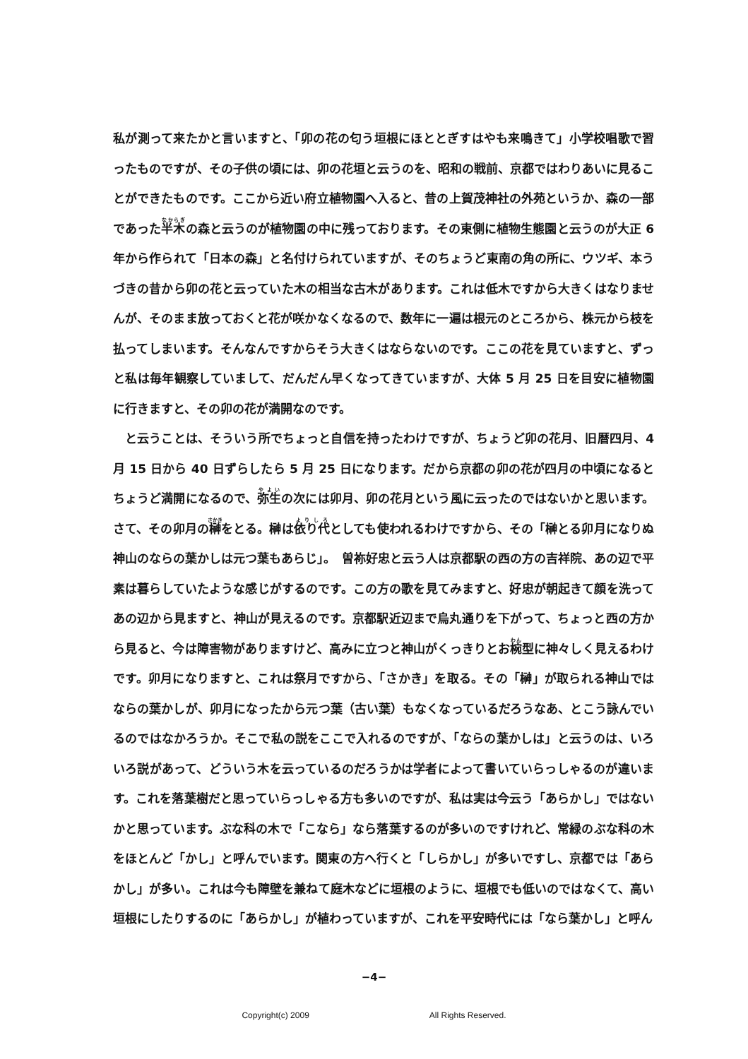私が測って来たかと言いますと、「卯の花の匂う垣根にほととぎすはやも来鳴きて」小学校唱歌で習ったものですが、その子供の頃には、卯の花垣と云うのを、昭和の戦前、京都ではわりあいに見ることができたものです。ここから近い府立植物園へ入ると、昔の上賀茂神社の外苑というか、森の一部であった半木の森と云うのが植物園の中に残っております。その東側に植物生態園と云うのが大正 6 年から作られて「日本の森」と名付けられていますが、そのちょうど東南の角の所に、ウツギ、本うづきの昔から卯の花と云っていた木の相当な古木があります。これは低木ですから大きくはなりませんが、そのまま放っておくと花が咲かなくなるので、数年に一遍は根元のところから、株元から枝を払ってしまいます。そんなんですからそう大きくはならないのです。ここの花を見ていますと、ずっと私は毎年観察していまして、だんだん早くなってきていますが、大体 5 月 25 日を目安に植物園に行きますと、その卯の花が満開なのです。
と云うことは、そういう所でちょっと自信を持ったわけですが、ちょうど卯の花月、旧暦四月、4 月 15 日から 40 日ずらしたら 5 月 25 日になります。だから京都の卯の花が四月の中頃になるとちょうど満開になるので、弥生の次には卯月、卯の花月という風に云ったのではないかと思います。さて、その卯月の榊をとる。榊は依り代としても使われるわけですから、その「榊とる卯月になりぬ神山のならの葉かしは元つ葉もあらじ」。　曽祢好忠と云う人は京都駅の西の方の吉祥院、あの辺で平素は暮らしていたような感じがするのです。この方の歌を見てみますと、好忠が朝起きて顔を洗ってあの辺から見ますと、神山が見えるのです。京都駅近辺まで烏丸通りを下がって、ちょっと西の方から見ると、今は障害物がありますけど、高みに立つと神山がくっきりとお椀型に神々しく見えるわけです。卯月になりますと、これは祭月ですから、「さかき」を取る。その「榊」が取られる神山ではならの葉かしが、卯月になったから元つ葉（古い葉）もなくなっているだろうなあ、とこう詠んでいるのではなかろうか。そこで私の説をここで入れるのですが、「ならの葉かしは」と云うのは、いろいろ説があって、どういう木を云っているのだろうかは学者によって書いていらっしゃるのが違います。これを落葉樹だと思っていらっしゃる方も多いのですが、私は実は今云う「あらかし」ではないかと思っています。ぶな科の木で「こなら」なら落葉するのが多いのですけれど、常緑のぶな科の木をほとんど「かし」と呼んでいます。関東の方へ行くと「しらかし」が多いですし、京都では「あらかし」が多い。これは今も障壁を兼ねて庭木などに垣根のように、垣根でも低いのではなくて、高い垣根にしたりするのに「あらかし」が植わっていますが、これを平安時代には「なら葉かし」と呼ん
−4−
Copyright(c) 2009 All Rights Reserved.